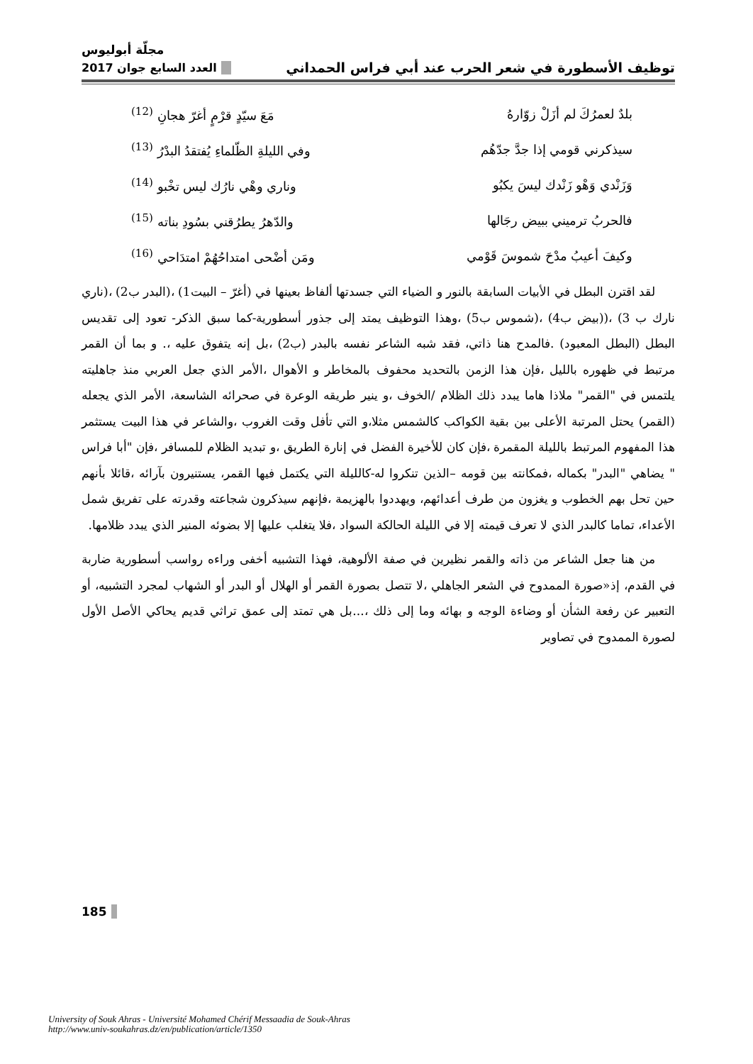مجلّة أبوليوس
توظيف الأسطورة في شعر الحرب عند أبي فراس الحمداني العدد السابع جوان 2017
بلدٌ لعمرُكَ لم أزَلْ زوّارهُ مَعَ سيّدٍ قرْمٍ أغرّ هجانِ <sup>(12)</sup>
سيذكرني قومي إذا جدَّ جدّهُم وفي الليلةِ الظّلماءِ يُفتقدُ البدْرُ <sup>(13)</sup>
وَزَنْدي وَهْو زَنْدك ليسَ يكبُو وناري وهْي نارُك ليس تخْبو <sup>(14)</sup>
فالحربُ ترميني ببيض رجَالها والدّهرُ يطرُقني بسُودِ بناته <sup>(15)</sup>
وكيفَ أعيبُ مدْحَ شموسَ قَوْمي ومَن أضْحى امتداحُهُمْ امتدَاحي <sup>(16)</sup>
لقد اقترن البطل في الأبيات السابقة بالنور و الضياء التي جسدتها ألفاظ بعينها في (أغرّ – البيت1) ،(البدر ب2) ،(ناري نارك ب 3) ،((بيض ب4) ،(شموس ب5) ،وهذا التوظيف يمتد إلى جذور أسطورية-كما سبق الذكر- تعود إلى تقديس البطل (البطل المعبود) .فالمدح هنا ذاتي، فقد شبه الشاعر نفسه بالبدر (ب2) ،بل إنه يتفوق عليه ،. و بما أن القمر مرتبط في ظهوره بالليل ،فإن هذا الزمن بالتحديد محفوف بالمخاطر و الأهوال ،الأمر الذي جعل العربي منذ جاهليته يلتمس في "القمر" ملاذا هاما يبدد ذلك الظلام /الخوف ،و ينير طريقه الوعرة في صحرائه الشاسعة، الأمر الذي يجعله (القمر) يحتل المرتبة الأعلى بين بقية الكواكب كالشمس مثلا،و التي تأفل وقت الغروب ،والشاعر في هذا البيت يستثمر هذا المفهوم المرتبط بالليلة المقمرة ،فإن كان للأخيرة الفضل في إنارة الطريق ،و تبديد الظلام للمسافر ،فإن "أبا فراس " يضاهي "البدر" بكماله ،فمكانته بين قومه –الذين تنكروا له-كالليلة التي يكتمل فيها القمر، يستنيرون بآرائه ،قائلا بأنهم حين تحل بهم الخطوب و يغزون من طرف أعدائهم، ويهددوا بالهزيمة ،فإنهم سيذكرون شجاعته وقدرته على تفريق شمل الأعداء، تماما كالبدر الذي لا تعرف قيمته إلا في الليلة الحالكة السواد ،فلا يتغلب عليها إلا بضوئه المنير الذي يبدد ظلامها.
من هنا جعل الشاعر من ذاته والقمر نظيرين في صفة الألوهية، فهذا التشبيه أخفى وراءه رواسب أسطورية ضاربة في القدم، إذ«صورة الممدوح في الشعر الجاهلي ،لا تتصل بصورة القمر أو الهلال أو البدر أو الشهاب لمجرد التشبيه، أو التعبير عن رفعة الشأن أو وضاءة الوجه و بهائه وما إلى ذلك ،...بل هي تمتد إلى عمق تراثي قديم يحاكي الأصل الأول لصورة الممدوح في تصاوير
185
University of Souk Ahras - Université Mohamed Chérif Messaadia de Souk-Ahras
http://www.univ-soukahras.dz/en/publication/article/1350